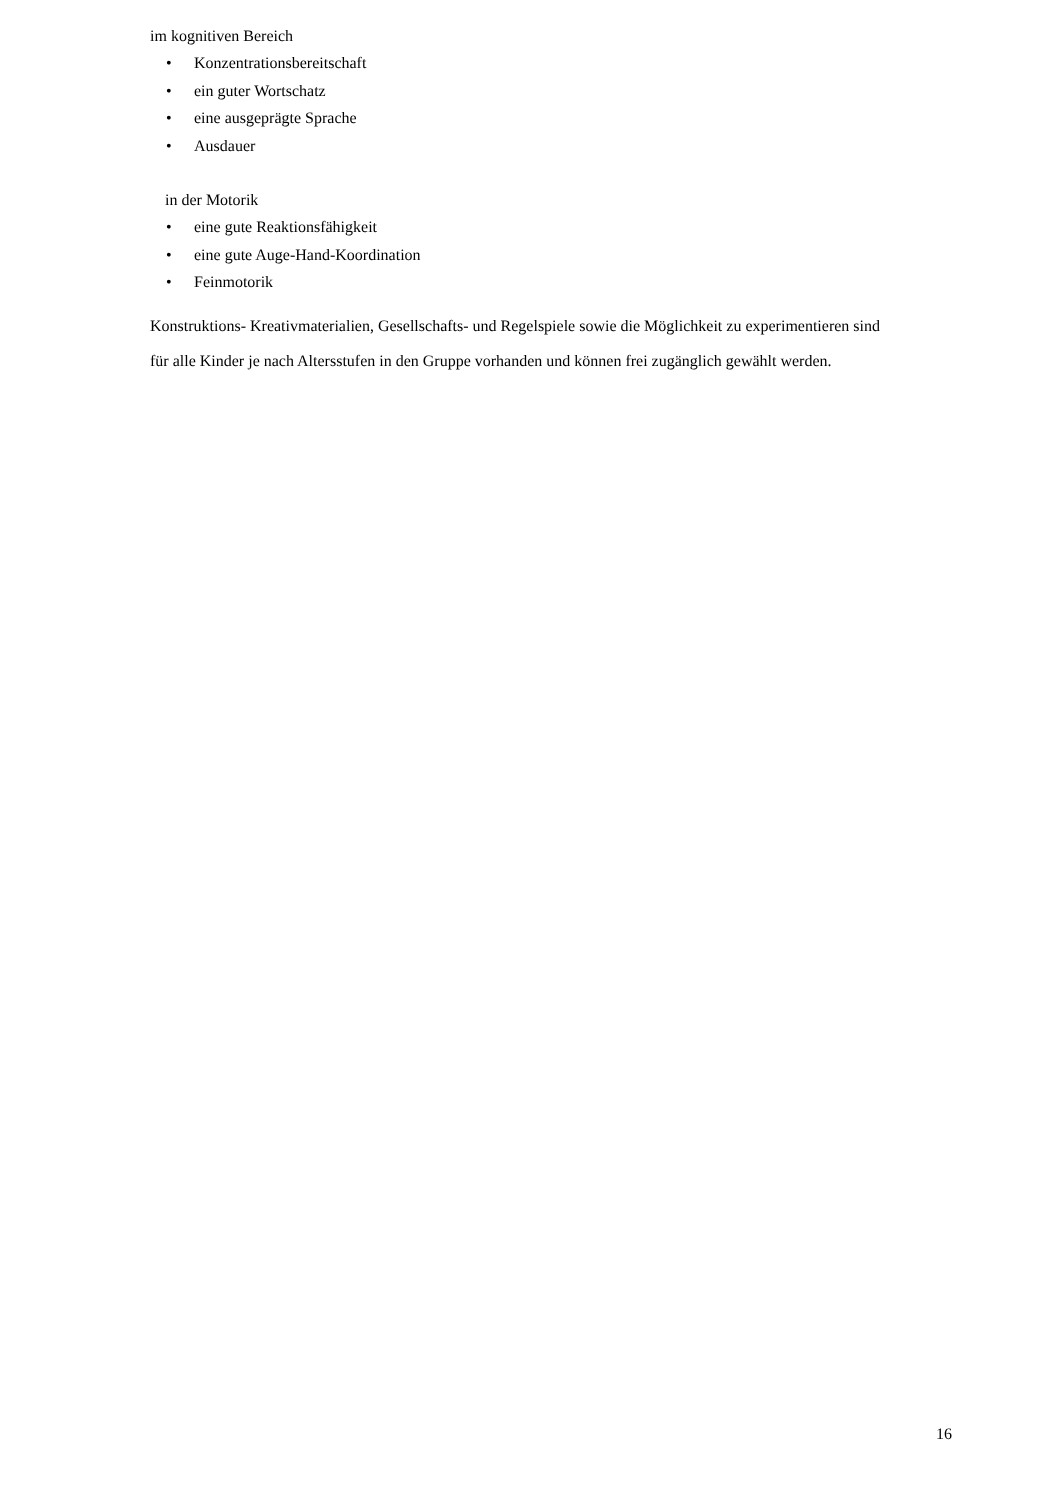im kognitiven Bereich
• Konzentrationsbereitschaft
• ein guter Wortschatz
• eine ausgeprägte Sprache
• Ausdauer
in der Motorik
• eine gute Reaktionsfähigkeit
• eine gute Auge-Hand-Koordination
• Feinmotorik
Konstruktions- Kreativmaterialien, Gesellschafts- und Regelspiele sowie die Möglichkeit zu experimentieren sind für alle Kinder je nach Altersstufen in den Gruppe vorhanden und können frei zugänglich gewählt werden.
16